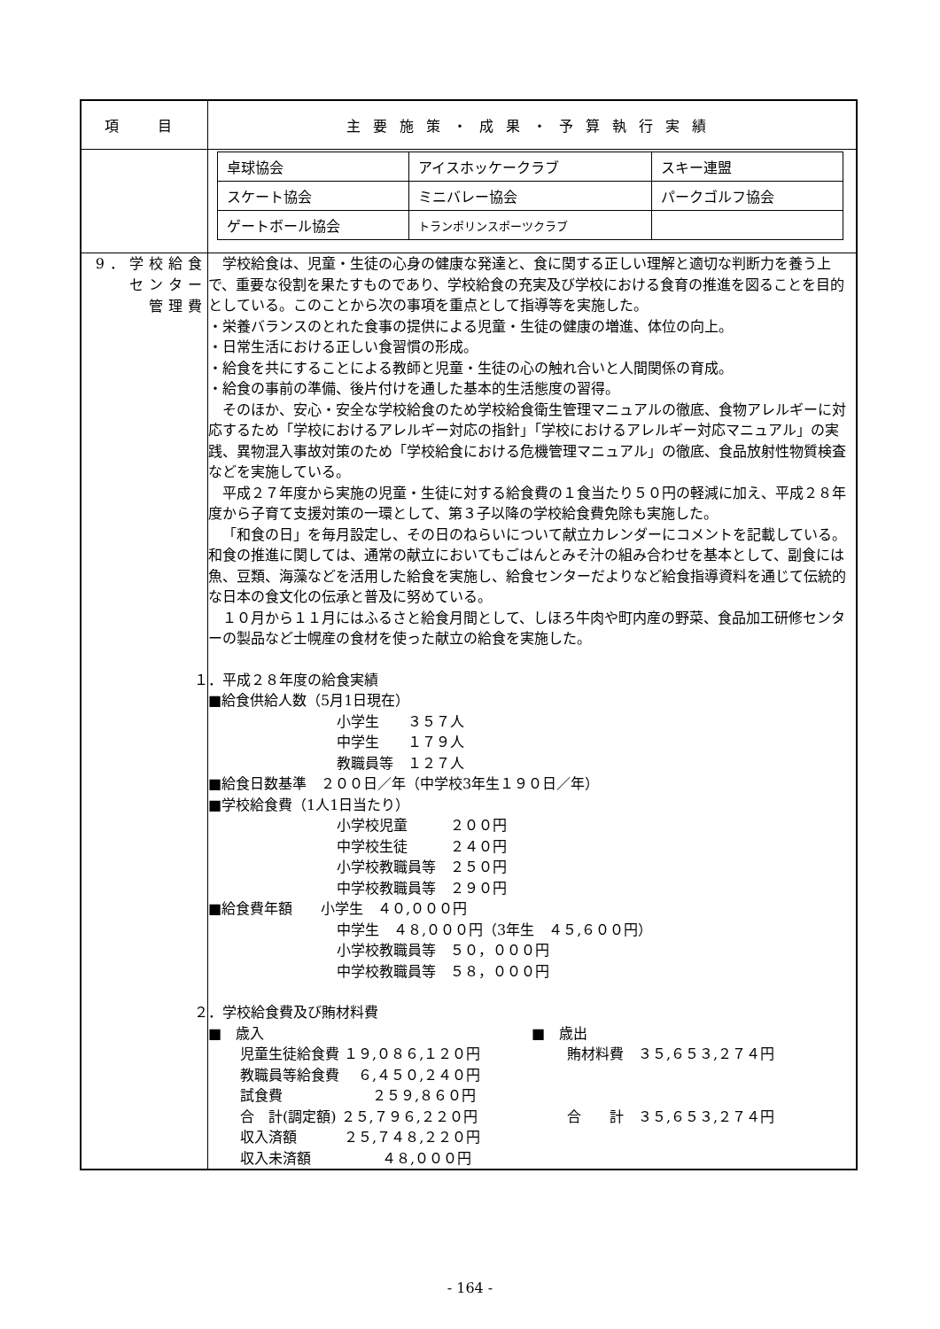| 項 目 | 主要施策・成果・予算執行実績 |
| --- | --- |
| | / 卓球協会 / アイスホッケークラブ / スキー連盟 / / スケート協会 / ミニバレー協会 / パークゴルフ協会 / / ゲートボール協会 / トランポリンスポーツクラブ / / |
| 9．学校給食 センター 管理費 | 学校給食は、児童・生徒の心身の健康な発達と、食に関する正しい理解と適切な判断力を養う上で、重要な役割を果たすものであり、学校給食の充実及び学校における食育の推進を図ることを目的としている。このことから次の事項を重点として指導等を実施した。 ・栄養バランスのとれた食事の提供による児童・生徒の健康の増進、体位の向上。 ・日常生活における正しい食習慣の形成。 ・給食を共にすることによる教師と児童・生徒の心の触れ合いと人間関係の育成。 ・給食の事前の準備、後片付けを通した基本的生活態度の習得。 そのほか、安心・安全な学校給食のため学校給食衛生管理マニュアルの徹底、食物アレルギーに対応するため「学校におけるアレルギー対応の指針」「学校におけるアレルギー対応マニュアル」の実践、異物混入事故対策のため「学校給食における危機管理マニュアル」の徹底、食品放射性物質検査などを実施している。 平成２７年度から実施の児童・生徒に対する給食費の１食当たり５０円の軽減に加え、平成２８年度から子育て支援対策の一環として、第３子以降の学校給食費免除も実施した。 「和食の日」を毎月設定し、その日のねらいについて献立カレンダーにコメントを記載している。和食の推進に関しては、通常の献立においてもごはんとみそ汁の組み合わせを基本として、副食には魚、豆類、海藻などを活用した給食を実施し、給食センターだよりなど給食指導資料を通じて伝統的な日本の食文化の伝承と普及に努めている。 １０月から１１月にはふるさと給食月間として、しほろ牛肉や町内産の野菜、食品加工研修センターの製品など士幌産の食材を使った献立の給食を実施した。 １．平成２８年度の給食実績 ■給食供給人数（5月1日現在） 小学生 ３５７人 中学生 １７９人 教職員等 １２７人 ■給食日数基準 ２００日／年（中学校3年生１９０日／年） ■学校給食費（1人1日当たり） 小学校児童 ２００円 中学校生徒 ２４０円 小学校教職員等 ２５０円 中学校教職員等 ２９０円 ■給食費年額 小学生 ４０,０００円 中学生 ４８,０００円（3年生 ４５,６００円） 小学校教職員等 ５０，０００円 中学校教職員等 ５８，０００円 ２．学校給食費及び賄材料費 ■ 歳入 児童生徒給食費 １９,０８６,１２０円 教職員等給食費 ６,４５０,２４０円 試食費 ２５９,８６０円 合 計(調定額) ２５,７９６,２２０円 収入済額 ２５,７４８,２２０円 収入未済額 ４８,０００円 ■ 歳出 賄材料費 ３５,６５３,２７４円 合 計 ３５,６５３,２７４円 |
- 164 -